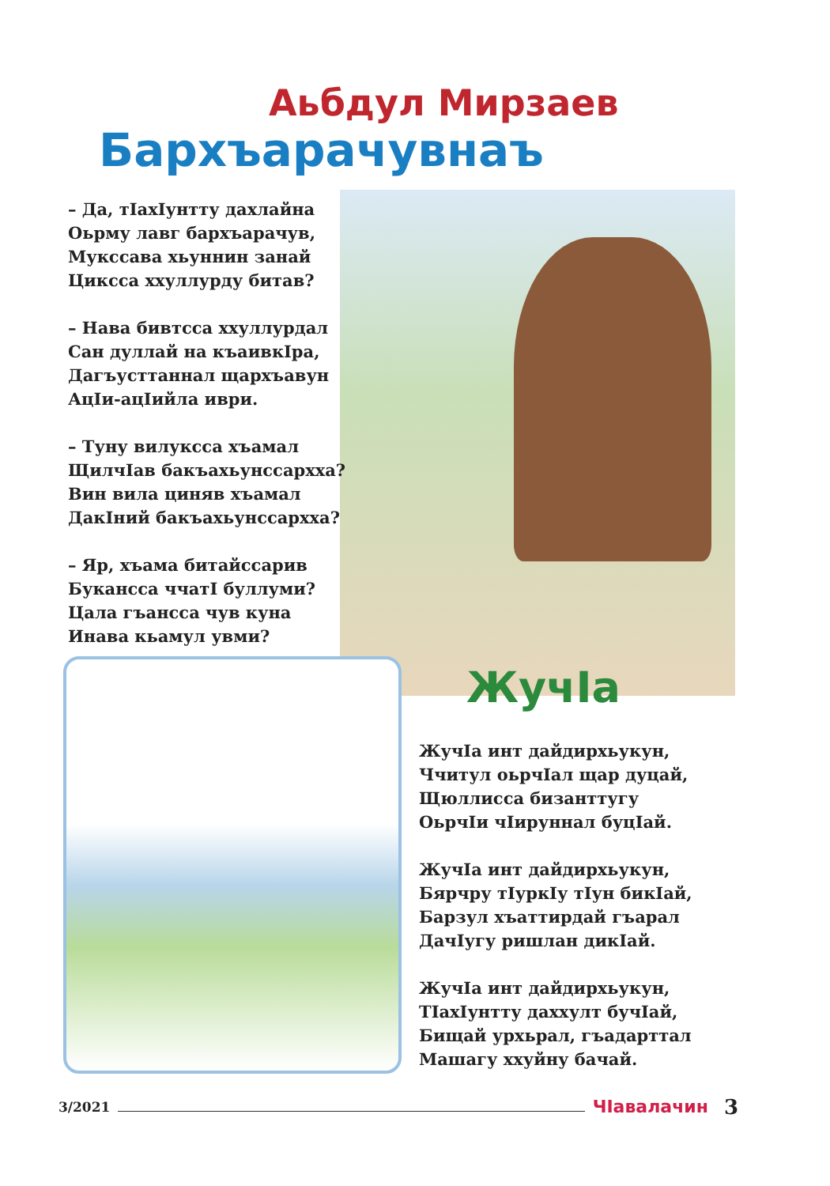Аьбдул Мирзаев
Бархъарачувнаъ
– Да, тIахIунтту дахлайна
Оьрму лавг бархъарачув,
Мукссава хьуннин занай
Циксса ххуллурду битав?
– Нава бивтсса ххуллурдал
Сан дуллай на къаивкIра,
Дагъусттаннал щархъавун
АцIи-ацIийла иври.
– Туну вилуксса хъамал
ЩилчIав бакъахьунссархха?
Вин вила циняв хъамал
ДакIний бакъахьунссархха?
– Яр, хъама битайссарив
Букансса ччатI буллуми?
Цала гъансса чув куна
Инава кьамул увми?
ЖучIа
ЖучIа инт дайдирхьукун,
Ччитул оьрчIал щар дуцай,
Щюллисса бизанттугу
ОьрчIи чIируннал буцIай.
ЖучIа инт дайдирхьукун,
Бярчру тIуркIу тIун бикIай,
Барзул хъаттирдай гъарал
ДачIугу ришлан дикIай.
ЖучIа инт дайдирхьукун,
ТIахIунтту даххулт бучIай,
Бищай урхьрал, гъадарттал
Машагу ххуйну бачай.
3/2021 ЧIавалачин 3